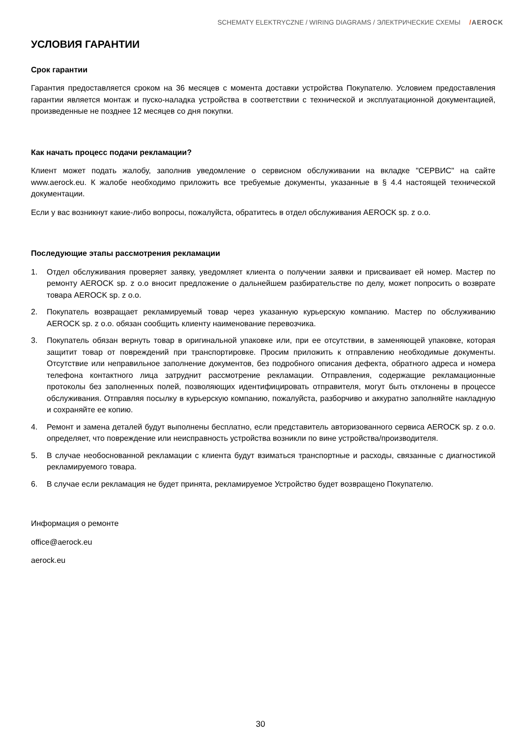SCHEMATY ELEKTRYCZNE / WIRING DIAGRAMS / ЭЛЕКТРИЧЕСКИЕ СХЕМЫ /AEROCK
УСЛОВИЯ ГАРАНТИИ
Срок гарантии
Гарантия предоставляется сроком на 36 месяцев с момента доставки устройства Покупателю. Условием предоставления гарантии является монтаж и пуско-наладка устройства в соответствии с технической и эксплуатационной документацией, произведенные не позднее 12 месяцев со дня покупки.
Как начать процесс подачи рекламации?
Клиент может подать жалобу, заполнив уведомление о сервисном обслуживании на вкладке "СЕРВИС" на сайте www.aerock.eu. К жалобе необходимо приложить все требуемые документы, указанные в § 4.4 настоящей технической документации.
Если у вас возникнут какие-либо вопросы, пожалуйста, обратитесь в отдел обслуживания AEROCK sp. z o.o.
Последующие этапы рассмотрения рекламации
1. Отдел обслуживания проверяет заявку, уведомляет клиента о получении заявки и присваивает ей номер. Мастер по ремонту AEROCK sp. z o.o вносит предложение о дальнейшем разбирательстве по делу, может попросить о возврате товара AEROCK sp. z o.o.
2. Покупатель возвращает рекламируемый товар через указанную курьерскую компанию. Мастер по обслуживанию AEROCK sp. z o.o. обязан сообщить клиенту наименование перевозчика.
3. Покупатель обязан вернуть товар в оригинальной упаковке или, при ее отсутствии, в заменяющей упаковке, которая защитит товар от повреждений при транспортировке. Просим приложить к отправлению необходимые документы. Отсутствие или неправильное заполнение документов, без подробного описания дефекта, обратного адреса и номера телефона контактного лица затруднит рассмотрение рекламации. Отправления, содержащие рекламационные протоколы без заполненных полей, позволяющих идентифицировать отправителя, могут быть отклонены в процессе обслуживания. Отправляя посылку в курьерскую компанию, пожалуйста, разборчиво и аккуратно заполняйте накладную и сохраняйте ее копию.
4. Ремонт и замена деталей будут выполнены бесплатно, если представитель авторизованного сервиса AEROCK sp. z o.o. определяет, что повреждение или неисправность устройства возникли по вине устройства/производителя.
5. В случае необоснованной рекламации с клиента будут взиматься транспортные и расходы, связанные с диагностикой рекламируемого товара.
6. В случае если рекламация не будет принята, рекламируемое Устройство будет возвращено Покупателю.
Информация о ремонте
office@aerock.eu
aerock.eu
30